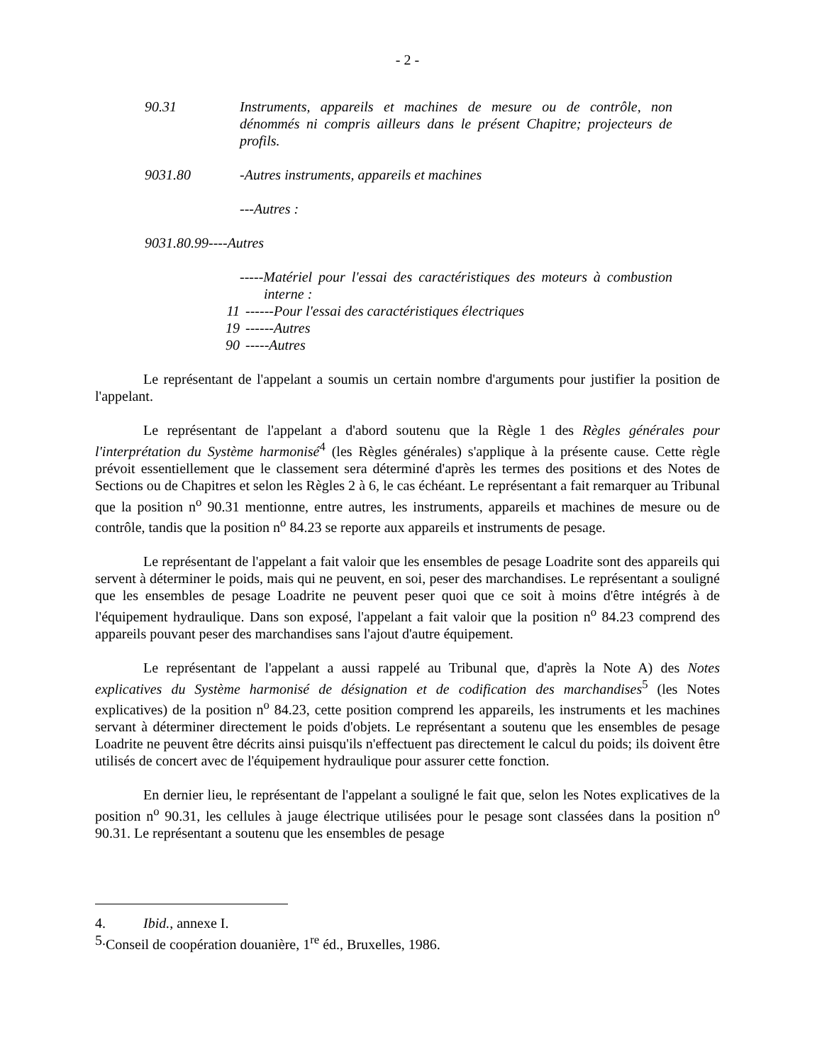- 2 -
90.31 Instruments, appareils et machines de mesure ou de contrôle, non dénommés ni compris ailleurs dans le présent Chapitre; projecteurs de profils.
9031.80 -Autres instruments, appareils et machines
---Autres :
9031.80.99----Autres
-----Matériel pour l'essai des caractéristiques des moteurs à combustion interne :
11 ------Pour l'essai des caractéristiques électriques
19 ------Autres
90 -----Autres
Le représentant de l'appelant a soumis un certain nombre d'arguments pour justifier la position de l'appelant.
Le représentant de l'appelant a d'abord soutenu que la Règle 1 des Règles générales pour l'interprétation du Système harmonisé<sup>4</sup> (les Règles générales) s'applique à la présente cause. Cette règle prévoit essentiellement que le classement sera déterminé d'après les termes des positions et des Notes de Sections ou de Chapitres et selon les Règles 2 à 6, le cas échéant. Le représentant a fait remarquer au Tribunal que la position n<sup>o</sup> 90.31 mentionne, entre autres, les instruments, appareils et machines de mesure ou de contrôle, tandis que la position n<sup>o</sup> 84.23 se reporte aux appareils et instruments de pesage.
Le représentant de l'appelant a fait valoir que les ensembles de pesage Loadrite sont des appareils qui servent à déterminer le poids, mais qui ne peuvent, en soi, peser des marchandises. Le représentant a souligné que les ensembles de pesage Loadrite ne peuvent peser quoi que ce soit à moins d'être intégrés à de l'équipement hydraulique. Dans son exposé, l'appelant a fait valoir que la position n<sup>o</sup> 84.23 comprend des appareils pouvant peser des marchandises sans l'ajout d'autre équipement.
Le représentant de l'appelant a aussi rappelé au Tribunal que, d'après la Note A) des Notes explicatives du Système harmonisé de désignation et de codification des marchandises<sup>5</sup> (les Notes explicatives) de la position n<sup>o</sup> 84.23, cette position comprend les appareils, les instruments et les machines servant à déterminer directement le poids d'objets. Le représentant a soutenu que les ensembles de pesage Loadrite ne peuvent être décrits ainsi puisqu'ils n'effectuent pas directement le calcul du poids; ils doivent être utilisés de concert avec de l'équipement hydraulique pour assurer cette fonction.
En dernier lieu, le représentant de l'appelant a souligné le fait que, selon les Notes explicatives de la position n<sup>o</sup> 90.31, les cellules à jauge électrique utilisées pour le pesage sont classées dans la position n<sup>o</sup> 90.31. Le représentant a soutenu que les ensembles de pesage
4. Ibid., annexe I.
5. Conseil de coopération douanière, 1<sup>re</sup> éd., Bruxelles, 1986.